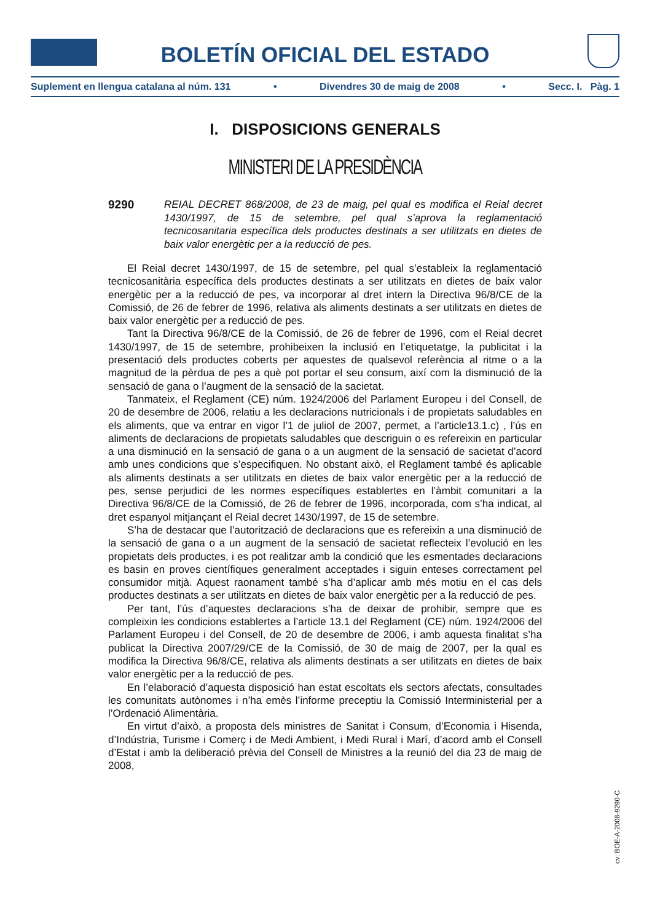BOLETÍN OFICIAL DEL ESTADO
Suplement en llengua catalana al núm. 131 • Divendres 30 de maig de 2008 • Secc. I. Pàg. 1
I. DISPOSICIONS GENERALS
MINISTERI DE LA PRESIDÈNCIA
9290 REIAL DECRET 868/2008, de 23 de maig, pel qual es modifica el Reial decret 1430/1997, de 15 de setembre, pel qual s’aprova la reglamentació tecnicosanitaria específica dels productes destinats a ser utilitzats en dietes de baix valor energètic per a la reducció de pes.
El Reial decret 1430/1997, de 15 de setembre, pel qual s’estableix la reglamentació tecnicosanitària específica dels productes destinats a ser utilitzats en dietes de baix valor energètic per a la reducció de pes, va incorporar al dret intern la Directiva 96/8/CE de la Comissió, de 26 de febrer de 1996, relativa als aliments destinats a ser utilitzats en dietes de baix valor energètic per a reducció de pes.
Tant la Directiva 96/8/CE de la Comissió, de 26 de febrer de 1996, com el Reial decret 1430/1997, de 15 de setembre, prohibeixen la inclusió en l’etiquetatge, la publicitat i la presentació dels productes coberts per aquestes de qualsevol referència al ritme o a la magnitud de la pèrdua de pes a què pot portar el seu consum, així com la disminució de la sensació de gana o l’augment de la sensació de la sacietat.
Tanmateix, el Reglament (CE) núm. 1924/2006 del Parlament Europeu i del Consell, de 20 de desembre de 2006, relatiu a les declaracions nutricionals i de propietats saludables en els aliments, que va entrar en vigor l’1 de juliol de 2007, permet, a l’article13.1.c) , l’ús en aliments de declaracions de propietats saludables que descriguin o es refereixin en particular a una disminució en la sensació de gana o a un augment de la sensació de sacietat d’acord amb unes condicions que s’especifiquen. No obstant això, el Reglament també és aplicable als aliments destinats a ser utilitzats en dietes de baix valor energètic per a la reducció de pes, sense perjudici de les normes específiques establertes en l’àmbit comunitari a la Directiva 96/8/CE de la Comissió, de 26 de febrer de 1996, incorporada, com s’ha indicat, al dret espanyol mitjançant el Reial decret 1430/1997, de 15 de setembre.
S’ha de destacar que l’autorització de declaracions que es refereixin a una disminució de la sensació de gana o a un augment de la sensació de sacietat reflecteix l’evolució en les propietats dels productes, i es pot realitzar amb la condició que les esmentades declaracions es basin en proves científiques generalment acceptades i siguin enteses correctament pel consumidor mitjà. Aquest raonament també s’ha d’aplicar amb més motiu en el cas dels productes destinats a ser utilitzats en dietes de baix valor energètic per a la reducció de pes.
Per tant, l’ús d’aquestes declaracions s’ha de deixar de prohibir, sempre que es compleixin les condicions establertes a l’article 13.1 del Reglament (CE) núm. 1924/2006 del Parlament Europeu i del Consell, de 20 de desembre de 2006, i amb aquesta finalitat s’ha publicat la Directiva 2007/29/CE de la Comissió, de 30 de maig de 2007, per la qual es modifica la Directiva 96/8/CE, relativa als aliments destinats a ser utilitzats en dietes de baix valor energètic per a la reducció de pes.
En l’elaboració d’aquesta disposició han estat escoltats els sectors afectats, consultades les comunitats autònomes i n’ha emès l’informe preceptiu la Comissió Interministerial per a l’Ordenació Alimentària.
En virtut d’això, a proposta dels ministres de Sanitat i Consum, d’Economia i Hisenda, d’Indústria, Turisme i Comerç i de Medi Ambient, i Medi Rural i Marí, d’acord amb el Consell d’Estat i amb la deliberació prèvia del Consell de Ministres a la reunió del dia 23 de maig de 2008,
cv: BOE-A-2008-9290-C